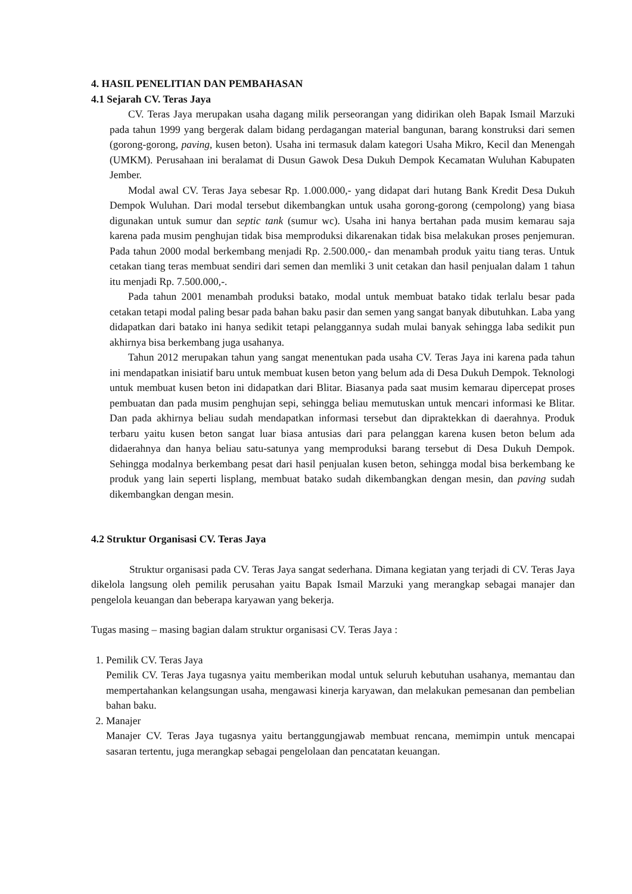4. HASIL PENELITIAN DAN PEMBAHASAN
4.1 Sejarah CV. Teras Jaya
CV. Teras Jaya merupakan usaha dagang milik perseorangan yang didirikan oleh Bapak Ismail Marzuki pada tahun 1999 yang bergerak dalam bidang perdagangan material bangunan, barang konstruksi dari semen (gorong-gorong, paving, kusen beton). Usaha ini termasuk dalam kategori Usaha Mikro, Kecil dan Menengah (UMKM). Perusahaan ini beralamat di Dusun Gawok Desa Dukuh Dempok Kecamatan Wuluhan Kabupaten Jember.
Modal awal CV. Teras Jaya sebesar Rp. 1.000.000,- yang didapat dari hutang Bank Kredit Desa Dukuh Dempok Wuluhan. Dari modal tersebut dikembangkan untuk usaha gorong-gorong (cempolong) yang biasa digunakan untuk sumur dan septic tank (sumur wc). Usaha ini hanya bertahan pada musim kemarau saja karena pada musim penghujan tidak bisa memproduksi dikarenakan tidak bisa melakukan proses penjemuran. Pada tahun 2000 modal berkembang menjadi Rp. 2.500.000,- dan menambah produk yaitu tiang teras. Untuk cetakan tiang teras membuat sendiri dari semen dan memliki 3 unit cetakan dan hasil penjualan dalam 1 tahun itu menjadi Rp. 7.500.000,-.
Pada tahun 2001 menambah produksi batako, modal untuk membuat batako tidak terlalu besar pada cetakan tetapi modal paling besar pada bahan baku pasir dan semen yang sangat banyak dibutuhkan. Laba yang didapatkan dari batako ini hanya sedikit tetapi pelanggannya sudah mulai banyak sehingga laba sedikit pun akhirnya bisa berkembang juga usahanya.
Tahun 2012 merupakan tahun yang sangat menentukan pada usaha CV. Teras Jaya ini karena pada tahun ini mendapatkan inisiatif baru untuk membuat kusen beton yang belum ada di Desa Dukuh Dempok. Teknologi untuk membuat kusen beton ini didapatkan dari Blitar. Biasanya pada saat musim kemarau dipercepat proses pembuatan dan pada musim penghujan sepi, sehingga beliau memutuskan untuk mencari informasi ke Blitar. Dan pada akhirnya beliau sudah mendapatkan informasi tersebut dan dipraktekkan di daerahnya. Produk terbaru yaitu kusen beton sangat luar biasa antusias dari para pelanggan karena kusen beton belum ada didaerahnya dan hanya beliau satu-satunya yang memproduksi barang tersebut di Desa Dukuh Dempok. Sehingga modalnya berkembang pesat dari hasil penjualan kusen beton, sehingga modal bisa berkembang ke produk yang lain seperti lisplang, membuat batako sudah dikembangkan dengan mesin, dan paving sudah dikembangkan dengan mesin.
4.2 Struktur Organisasi CV. Teras Jaya
Struktur organisasi pada CV. Teras Jaya sangat sederhana. Dimana kegiatan yang terjadi di CV. Teras Jaya dikelola langsung oleh pemilik perusahan yaitu Bapak Ismail Marzuki yang merangkap sebagai manajer dan pengelola keuangan dan beberapa karyawan yang bekerja.
Tugas masing – masing bagian dalam struktur organisasi CV. Teras Jaya :
1. Pemilik CV. Teras Jaya
Pemilik CV. Teras Jaya tugasnya yaitu memberikan modal untuk seluruh kebutuhan usahanya, memantau dan mempertahankan kelangsungan usaha, mengawasi kinerja karyawan, dan melakukan pemesanan dan pembelian bahan baku.
2. Manajer
Manajer CV. Teras Jaya tugasnya yaitu bertanggungjawab membuat rencana, memimpin untuk mencapai sasaran tertentu, juga merangkap sebagai pengelolaan dan pencatatan keuangan.